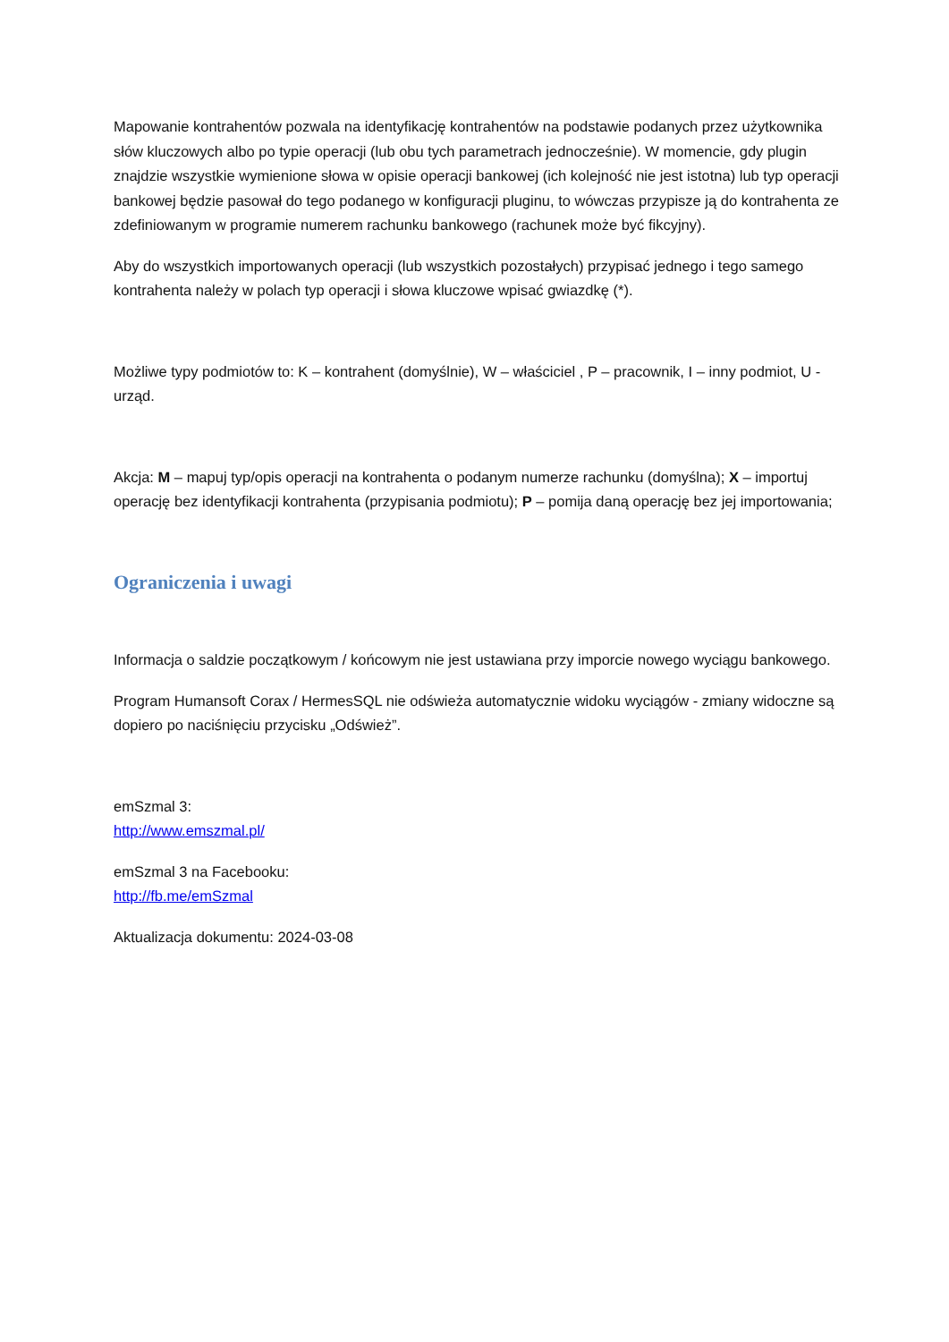Mapowanie kontrahentów pozwala na identyfikację kontrahentów na podstawie podanych przez użytkownika słów kluczowych albo po typie operacji (lub obu tych parametrach jednocześnie). W momencie, gdy plugin znajdzie wszystkie wymienione słowa w opisie operacji bankowej (ich kolejność nie jest istotna) lub typ operacji bankowej będzie pasował do tego podanego w konfiguracji pluginu, to wówczas przypisze ją do kontrahenta ze zdefiniowanym w programie numerem rachunku bankowego (rachunek może być fikcyjny).
Aby do wszystkich importowanych operacji (lub wszystkich pozostałych) przypisać jednego i tego samego kontrahenta należy w polach typ operacji i słowa kluczowe wpisać gwiazdkę (*).
Możliwe typy podmiotów to: K – kontrahent (domyślnie), W – właściciel , P – pracownik, I – inny podmiot, U - urząd.
Akcja: M – mapuj typ/opis operacji na kontrahenta o podanym numerze rachunku (domyślna); X – importuj operację bez identyfikacji kontrahenta (przypisania podmiotu); P – pomija daną operację bez jej importowania;
Ograniczenia i uwagi
Informacja o saldzie początkowym / końcowym nie jest ustawiana przy imporcie nowego wyciągu bankowego.
Program Humansoft Corax / HermesSQL nie odświeża automatycznie widoku wyciągów - zmiany widoczne są dopiero po naciśnięciu przycisku „Odśwież”.
emSzmal 3:
http://www.emszmal.pl/
emSzmal 3 na Facebooku:
http://fb.me/emSzmal
Aktualizacja dokumentu: 2024-03-08